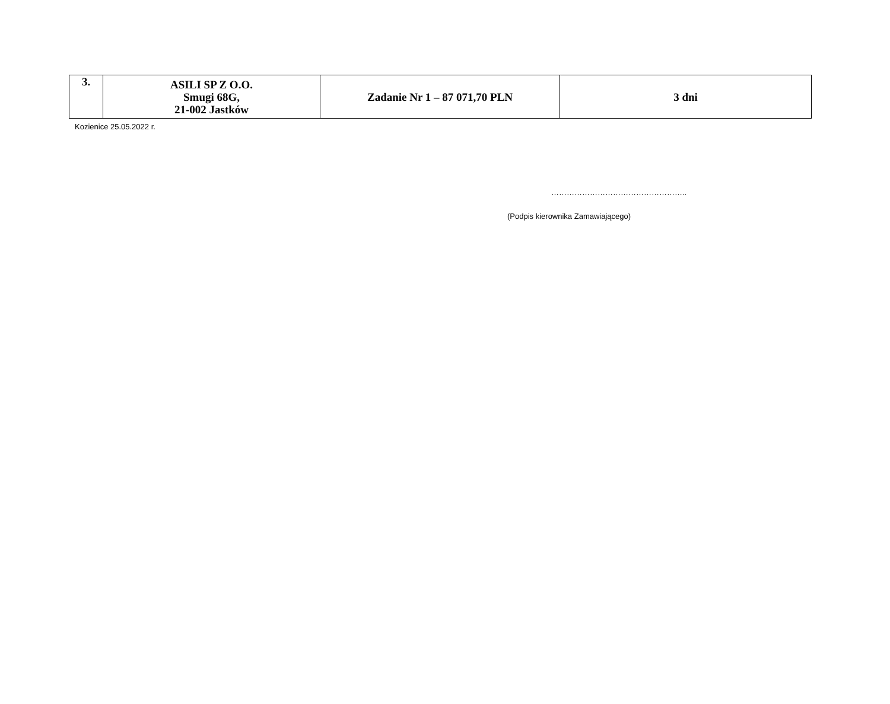| 3. | ASILI SP Z O.O. Smugi 68G, 21-002 Jastków | Zadanie Nr 1 – 87 071,70 PLN | 3 dni |
Kozienice 25.05.2022 r.
……………………………………………..
(Podpis kierownika Zamawiającego)